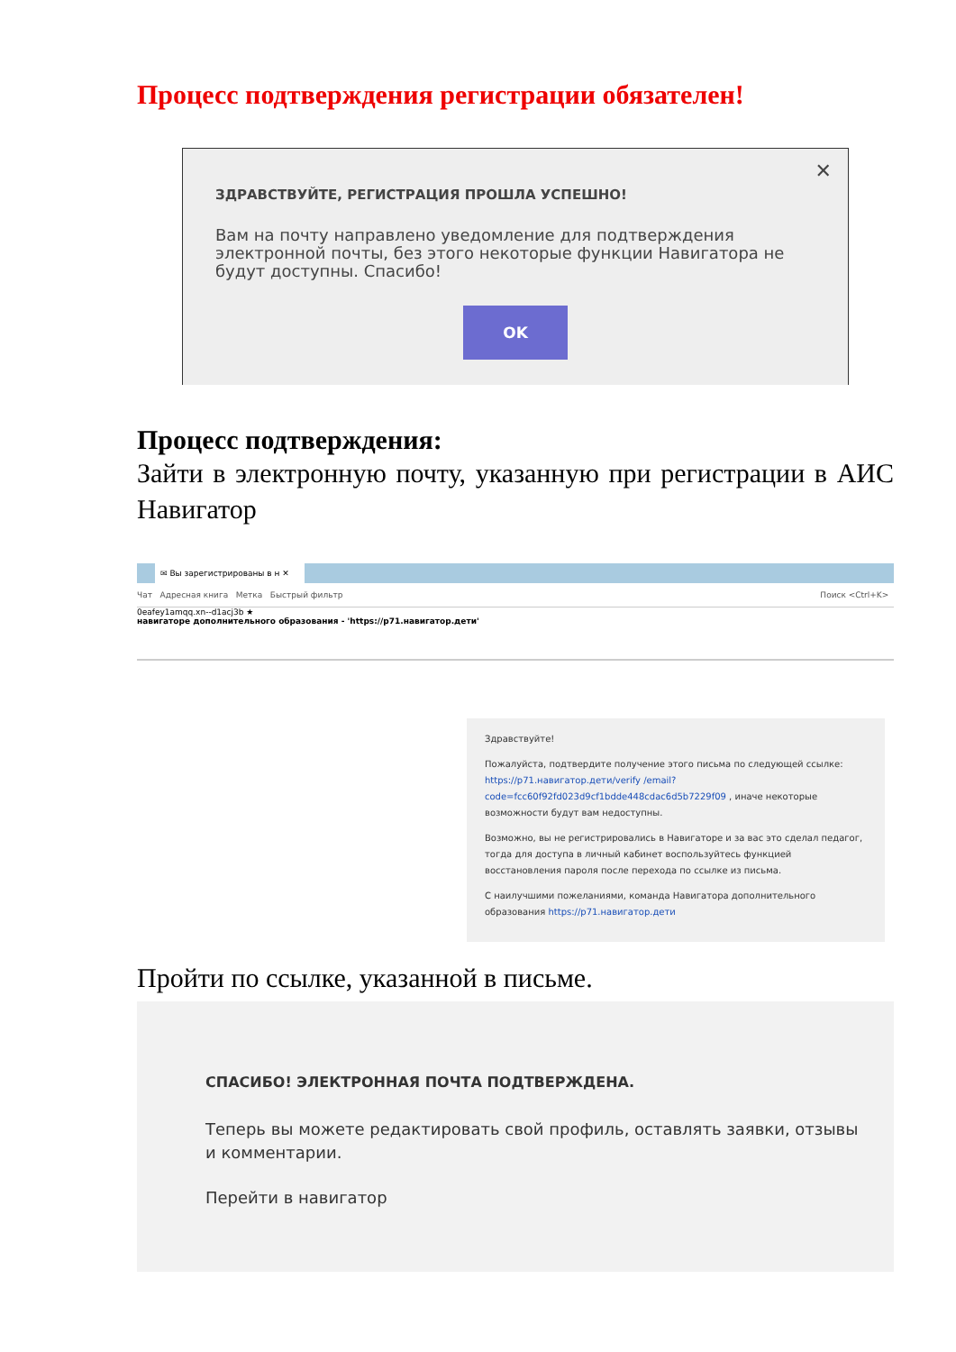Процесс подтверждения регистрации обязателен!
✕
ЗДРАВСТВУЙТЕ, РЕГИСТРАЦИЯ ПРОШЛА УСПЕШНО!
Вам на почту направлено уведомление для подтверждения электронной почты, без этого некоторые функции Навигатора не будут доступны. Спасибо!
OK
Процесс подтверждения:
Зайти в электронную почту, указанную при регистрации в АИС Навигатор
✉ Вы зарегистрированы в н ✕
Чат Адресная книга Метка Быстрый фильтр Поиск <Ctrl+K>
0eafey1amqq.xn--d1acj3b ★
навигаторе дополнительного образования - 'https://p71.навигатор.дети'
Здравствуйте!
Пожалуйста, подтвердите получение этого письма по следующей ссылке: https://p71.навигатор.дети/verify /email?code=fcc60f92fd023d9cf1bdde448cdac6d5b7229f09 , иначе некоторые возможности будут вам недоступны.
Возможно, вы не регистрировались в Навигаторе и за вас это сделал педагог, тогда для доступа в личный кабинет воспользуйтесь функцией восстановления пароля после перехода по ссылке из письма.
С наилучшими пожеланиями, команда Навигатора дополнительного образования https://p71.навигатор.дети
Пройти по ссылке, указанной в письме.
СПАСИБО! ЭЛЕКТРОННАЯ ПОЧТА ПОДТВЕРЖДЕНА.
Теперь вы можете редактировать свой профиль, оставлять заявки, отзывы и комментарии.
Перейти в навигатор